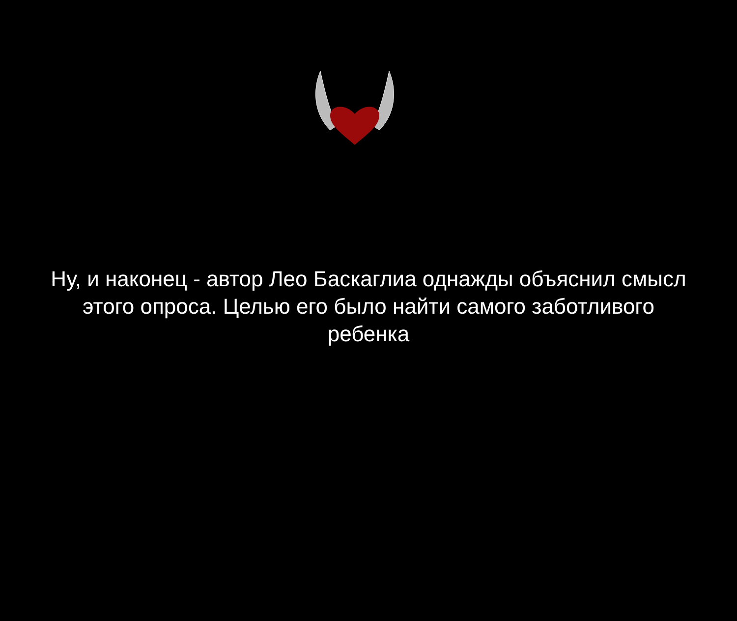Ну, и наконец - автор Лео Баскаглиа однажды объяснил смысл этого опроса. Целью его было найти самого заботливого ребенка